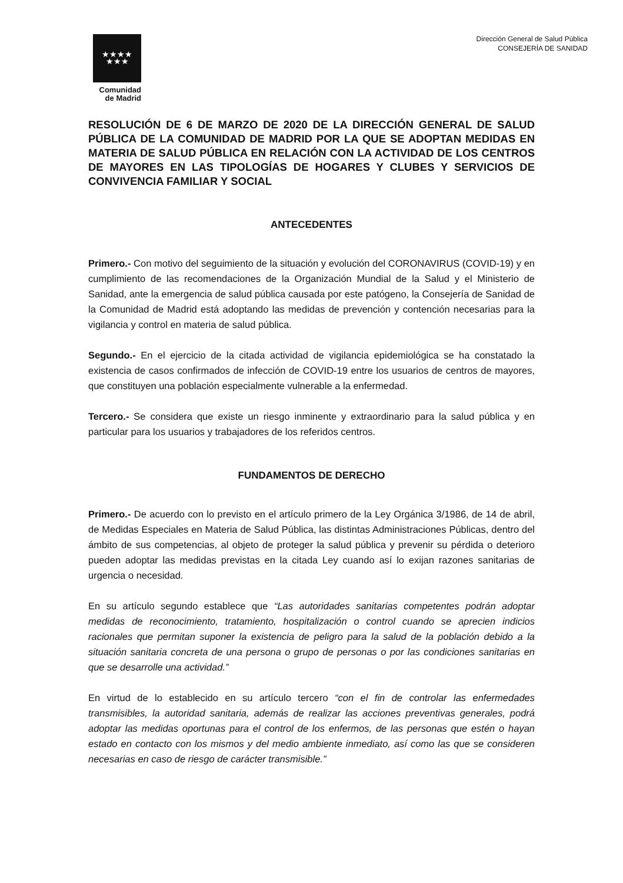★★★★
★★★
Comunidad
de Madrid
Dirección General de Salud Pública
CONSEJERÍA DE SANIDAD
RESOLUCIÓN DE 6 DE MARZO DE 2020 DE LA DIRECCIÓN GENERAL DE SALUD PÚBLICA DE LA COMUNIDAD DE MADRID POR LA QUE SE ADOPTAN MEDIDAS EN MATERIA DE SALUD PÚBLICA EN RELACIÓN CON LA ACTIVIDAD DE LOS CENTROS DE MAYORES EN LAS TIPOLOGÍAS DE HOGARES Y CLUBES Y SERVICIOS DE CONVIVENCIA FAMILIAR Y SOCIAL
ANTECEDENTES
Primero.- Con motivo del seguimiento de la situación y evolución del CORONAVIRUS (COVID-19) y en cumplimiento de las recomendaciones de la Organización Mundial de la Salud y el Ministerio de Sanidad, ante la emergencia de salud pública causada por este patógeno, la Consejería de Sanidad de la Comunidad de Madrid está adoptando las medidas de prevención y contención necesarias para la vigilancia y control en materia de salud pública.
Segundo.- En el ejercicio de la citada actividad de vigilancia epidemiológica se ha constatado la existencia de casos confirmados de infección de COVID-19 entre los usuarios de centros de mayores, que constituyen una población especialmente vulnerable a la enfermedad.
Tercero.- Se considera que existe un riesgo inminente y extraordinario para la salud pública y en particular para los usuarios y trabajadores de los referidos centros.
FUNDAMENTOS DE DERECHO
Primero.- De acuerdo con lo previsto en el artículo primero de la Ley Orgánica 3/1986, de 14 de abril, de Medidas Especiales en Materia de Salud Pública, las distintas Administraciones Públicas, dentro del ámbito de sus competencias, al objeto de proteger la salud pública y prevenir su pérdida o deterioro pueden adoptar las medidas previstas en la citada Ley cuando así lo exijan razones sanitarias de urgencia o necesidad.
En su artículo segundo establece que “Las autoridades sanitarias competentes podrán adoptar medidas de reconocimiento, tratamiento, hospitalización o control cuando se aprecien indicios racionales que permitan suponer la existencia de peligro para la salud de la población debido a la situación sanitaria concreta de una persona o grupo de personas o por las condiciones sanitarias en que se desarrolle una actividad.”
En virtud de lo establecido en su artículo tercero “con el fin de controlar las enfermedades transmisibles, la autoridad sanitaria, además de realizar las acciones preventivas generales, podrá adoptar las medidas oportunas para el control de los enfermos, de las personas que estén o hayan estado en contacto con los mismos y del medio ambiente inmediato, así como las que se consideren necesarias en caso de riesgo de carácter transmisible.”